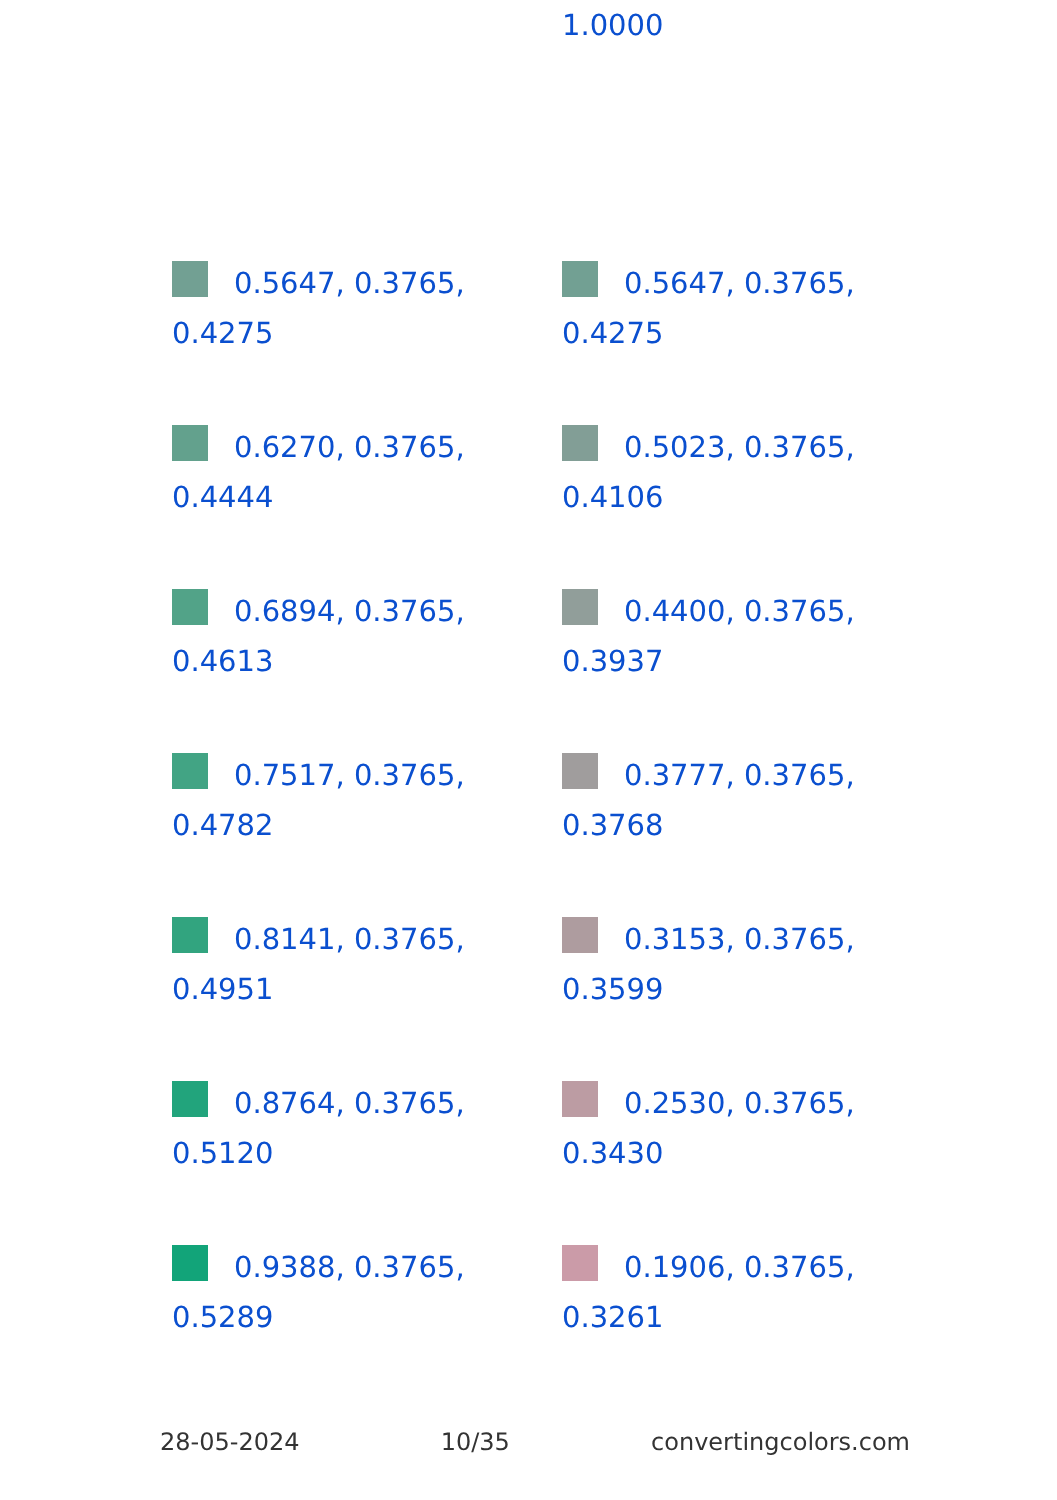1.0000
0.5647, 0.3765, 0.4275
0.5647, 0.3765, 0.4275
0.6270, 0.3765, 0.4444
0.5023, 0.3765, 0.4106
0.6894, 0.3765, 0.4613
0.4400, 0.3765, 0.3937
0.7517, 0.3765, 0.4782
0.3777, 0.3765, 0.3768
0.8141, 0.3765, 0.4951
0.3153, 0.3765, 0.3599
0.8764, 0.3765, 0.5120
0.2530, 0.3765, 0.3430
0.9388, 0.3765, 0.5289
0.1906, 0.3765, 0.3261
28-05-2024 10/35 convertingcolors.com